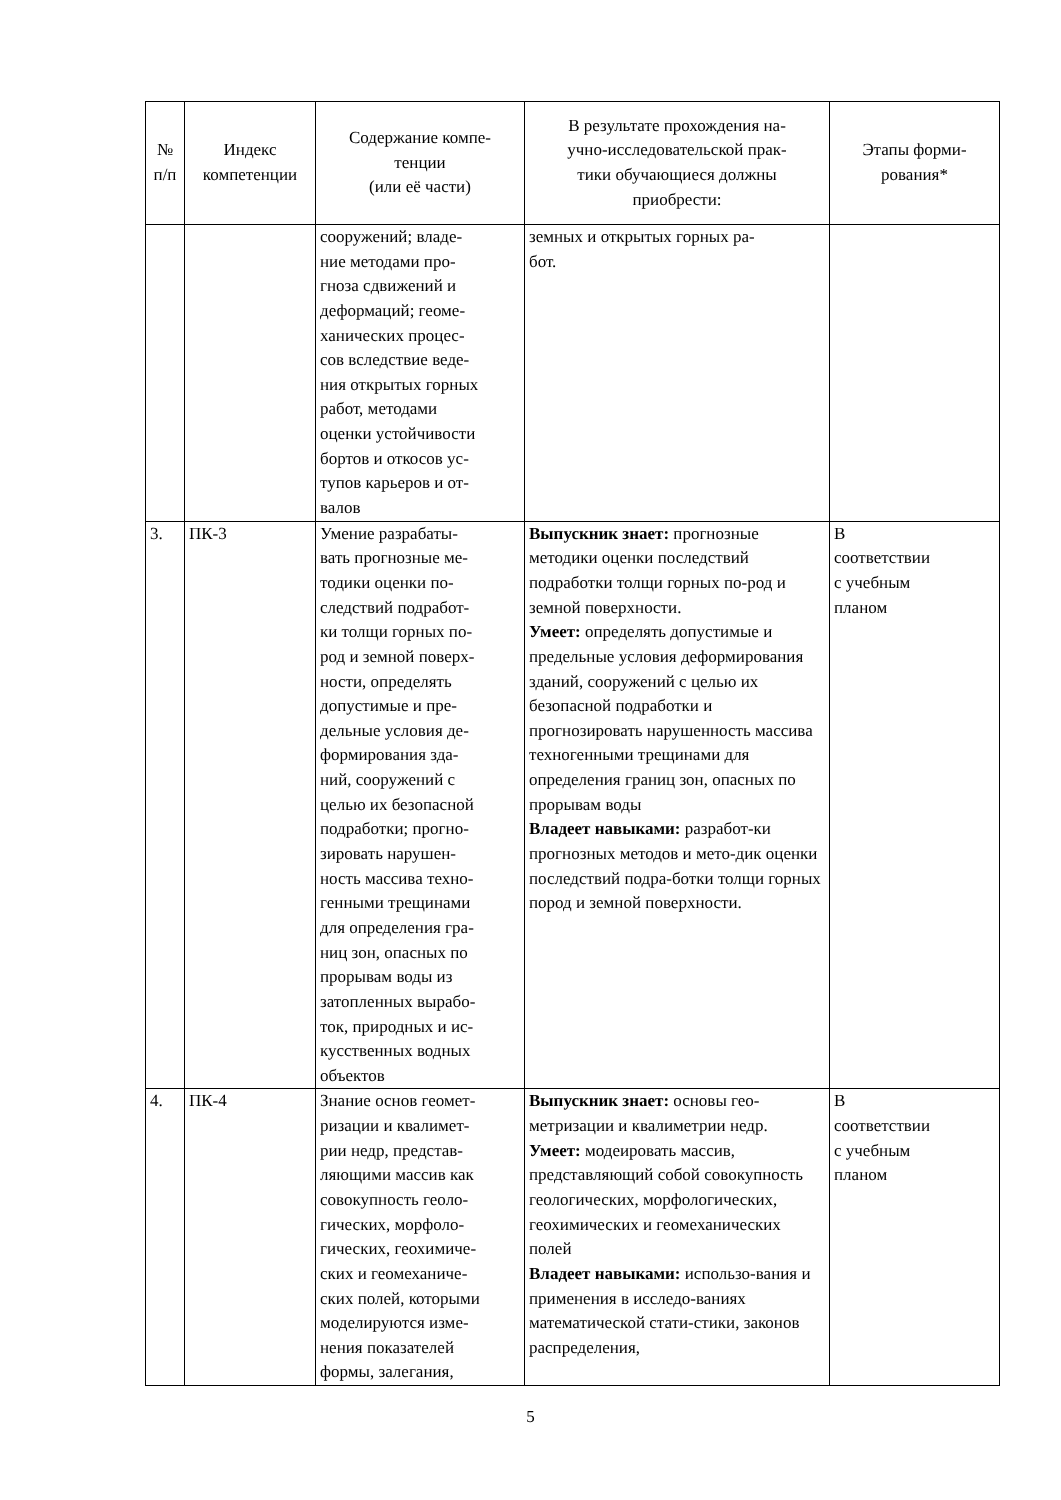| № п/п | Индекс компетенции | Содержание компе- тенции (или её части) | В результате прохождения на- учно-исследовательской прак- тики обучающиеся должны приобрести: | Этапы форми- рования* |
| --- | --- | --- | --- | --- |
| | | сооружений; владе- ние методами про- гноза сдвижений и деформаций; геоме- ханических процес- сов вследствие веде- ния открытых горных работ, методами оценки устойчивости бортов и откосов ус- тупов карьеров и от- валов | земных и открытых горных ра- бот. | |
| 3. | ПК-3 | Умение разрабаты- вать прогнозные ме- тодики оценки по- следствий подработ- ки толщи горных по- род и земной поверх- ности, определять допустимые и пре- дельные условия де- формирования зда- ний, сооружений с целью их безопасной подработки; прогно- зировать нарушен- ность массива техно- генными трещинами для определения гра- ниц зон, опасных по прорывам воды из затопленных вырабо- ток, природных и ис- кусственных водных объектов | Выпускник знает: прогнозные методики оценки последствий подработки толщи горных по-род и земной поверхности. Умеет: определять допустимые и предельные условия деформирования зданий, сооружений с целью их безопасной подработки и прогнозировать нарушенность массива техногенными трещинами для определения границ зон, опасных по прорывам воды Владеет навыками: разработ-ки прогнозных методов и мето-дик оценки последствий подра-ботки толщи горных пород и земной поверхности. | В соответствии с учебным планом |
| 4. | ПК-4 | Знание основ геомет- ризации и квалимет- рии недр, представ- ляющими массив как совокупность геоло- гических, морфоло- гических, геохимиче- ских и геомеханиче- ских полей, которыми моделируются изме- нения показателей формы, залегания, | Выпускник знает: основы гео-метризации и квалиметрии недр. Умеет: модеировать массив, представляющий собой совокупность геологических, морфологических, геохимических и геомеханических полей Владеет навыками: использо-вания и применения в исследо-ваниях математической стати-стики, законов распределения, | В соответствии с учебным планом |
5